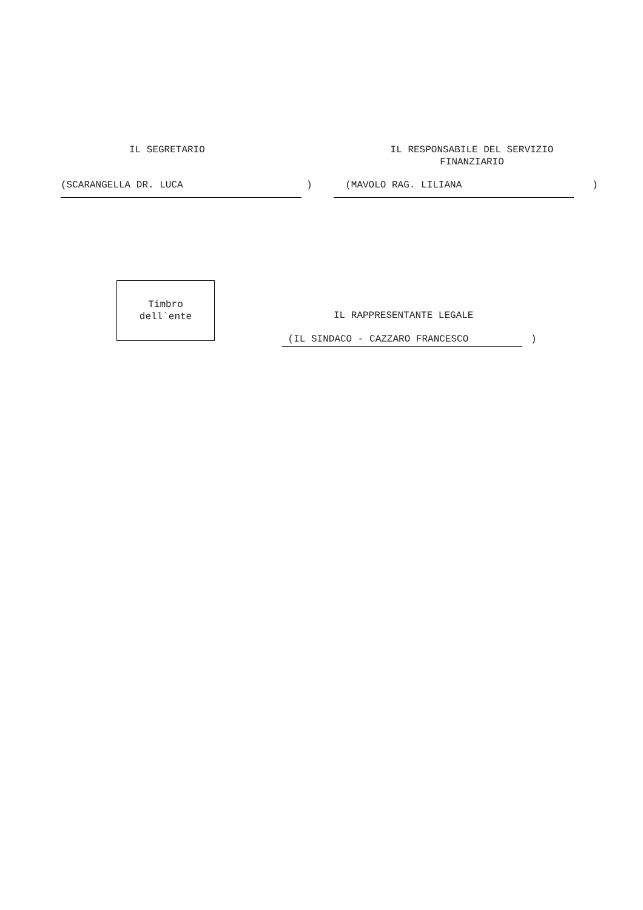IL SEGRETARIO
IL RESPONSABILE DEL SERVIZIO FINANZIARIO
(SCARANGELLA DR. LUCA
)
(MAVOLO RAG. LILIANA
)
Timbro dell`ente
IL RAPPRESENTANTE LEGALE
(IL SINDACO - CAZZARO FRANCESCO
)